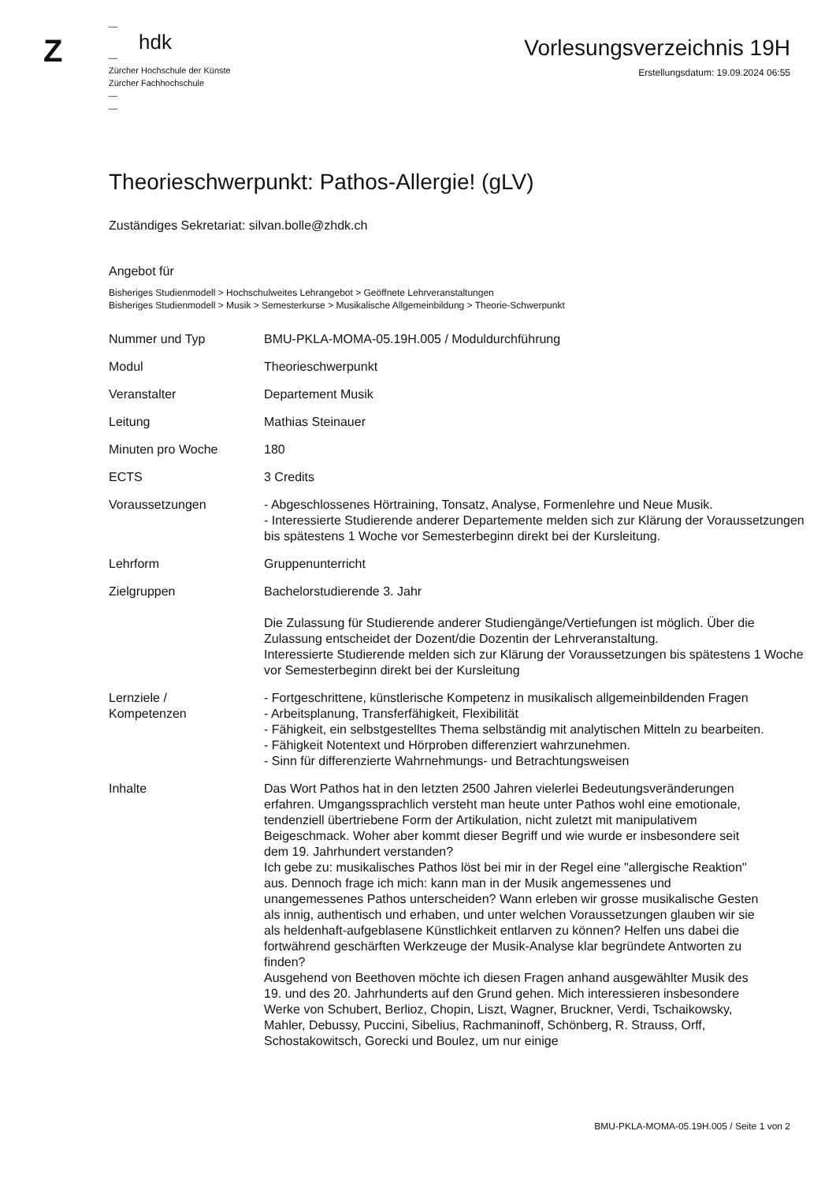Z
—
hdk
—
Zürcher Hochschule der Künste
Zürcher Fachhochschule
—
—
Vorlesungsverzeichnis 19H
Erstellungsdatum: 19.09.2024 06:55
Theorieschwerpunkt: Pathos-Allergie! (gLV)
Zuständiges Sekretariat: silvan.bolle@zhdk.ch
Angebot für
Bisheriges Studienmodell > Hochschulweites Lehrangebot > Geöffnete Lehrveranstaltungen
Bisheriges Studienmodell > Musik > Semesterkurse > Musikalische Allgemeinbildung > Theorie-Schwerpunkt
| Nummer und Typ | BMU-PKLA-MOMA-05.19H.005 / Moduldurchführung |
| Modul | Theorieschwerpunkt |
| Veranstalter | Departement Musik |
| Leitung | Mathias Steinauer |
| Minuten pro Woche | 180 |
| ECTS | 3 Credits |
| Voraussetzungen | - Abgeschlossenes Hörtraining, Tonsatz, Analyse, Formenlehre und Neue Musik. - Interessierte Studierende anderer Departemente melden sich zur Klärung der Voraussetzungen bis spätestens 1 Woche vor Semesterbeginn direkt bei der Kursleitung. |
| Lehrform | Gruppenunterricht |
| Zielgruppen | Bachelorstudierende 3. Jahr Die Zulassung für Studierende anderer Studiengänge/Vertiefungen ist möglich. Über die Zulassung entscheidet der Dozent/die Dozentin der Lehrveranstaltung. Interessierte Studierende melden sich zur Klärung der Voraussetzungen bis spätestens 1 Woche vor Semesterbeginn direkt bei der Kursleitung |
| Lernziele / Kompetenzen | - Fortgeschrittene, künstlerische Kompetenz in musikalisch allgemeinbildenden Fragen - Arbeitsplanung, Transferfähigkeit, Flexibilität - Fähigkeit, ein selbstgestelltes Thema selbständig mit analytischen Mitteln zu bearbeiten. - Fähigkeit Notentext und Hörproben differenziert wahrzunehmen. - Sinn für differenzierte Wahrnehmungs- und Betrachtungsweisen |
| Inhalte | Das Wort Pathos hat in den letzten 2500 Jahren vielerlei Bedeutungsveränderungen erfahren. Umgangssprachlich versteht man heute unter Pathos wohl eine emotionale, tendenziell übertriebene Form der Artikulation, nicht zuletzt mit manipulativem Beigeschmack. Woher aber kommt dieser Begriff und wie wurde er insbesondere seit dem 19. Jahrhundert verstanden? Ich gebe zu: musikalisches Pathos löst bei mir in der Regel eine "allergische Reaktion" aus. Dennoch frage ich mich: kann man in der Musik angemessenes und unangemessenes Pathos unterscheiden? Wann erleben wir grosse musikalische Gesten als innig, authentisch und erhaben, und unter welchen Voraussetzungen glauben wir sie als heldenhaft-aufgeblasene Künstlichkeit entlarven zu können? Helfen uns dabei die fortwährend geschärften Werkzeuge der Musik-Analyse klar begründete Antworten zu finden? Ausgehend von Beethoven möchte ich diesen Fragen anhand ausgewählter Musik des 19. und des 20. Jahrhunderts auf den Grund gehen. Mich interessieren insbesondere Werke von Schubert, Berlioz, Chopin, Liszt, Wagner, Bruckner, Verdi, Tschaikowsky, Mahler, Debussy, Puccini, Sibelius, Rachmaninoff, Schönberg, R. Strauss, Orff, Schostakowitsch, Gorecki und Boulez, um nur einige |
BMU-PKLA-MOMA-05.19H.005 / Seite 1 von 2